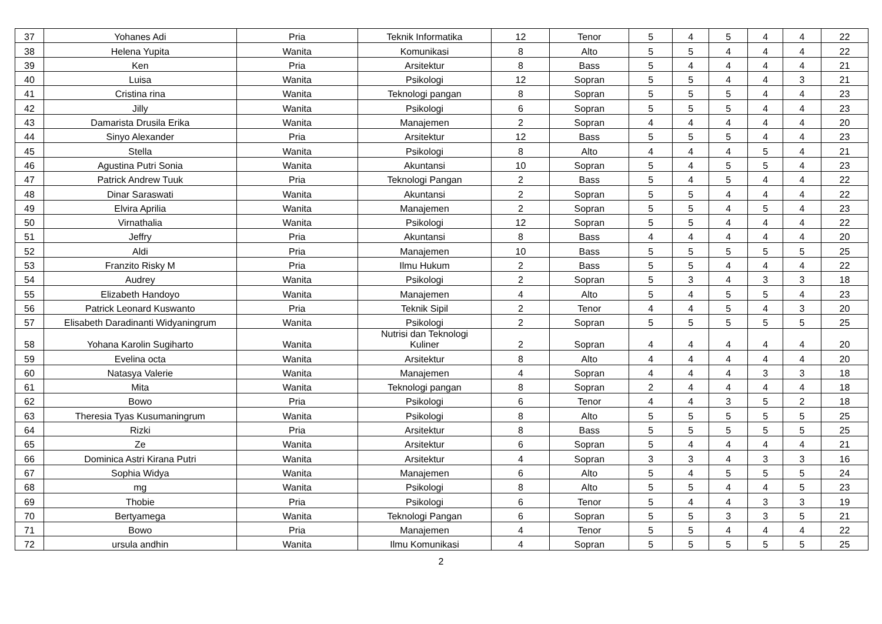| 37 | Yohanes Adi | Pria | Teknik Informatika | 12 | Tenor | 5 | 4 | 5 | 4 | 4 | 22 |
| 38 | Helena Yupita | Wanita | Komunikasi | 8 | Alto | 5 | 5 | 4 | 4 | 4 | 22 |
| 39 | Ken | Pria | Arsitektur | 8 | Bass | 5 | 4 | 4 | 4 | 4 | 21 |
| 40 | Luisa | Wanita | Psikologi | 12 | Sopran | 5 | 5 | 4 | 4 | 3 | 21 |
| 41 | Cristina rina | Wanita | Teknologi pangan | 8 | Sopran | 5 | 5 | 5 | 4 | 4 | 23 |
| 42 | Jilly | Wanita | Psikologi | 6 | Sopran | 5 | 5 | 5 | 4 | 4 | 23 |
| 43 | Damarista Drusila Erika | Wanita | Manajemen | 2 | Sopran | 4 | 4 | 4 | 4 | 4 | 20 |
| 44 | Sinyo Alexander | Pria | Arsitektur | 12 | Bass | 5 | 5 | 5 | 4 | 4 | 23 |
| 45 | Stella | Wanita | Psikologi | 8 | Alto | 4 | 4 | 4 | 5 | 4 | 21 |
| 46 | Agustina Putri Sonia | Wanita | Akuntansi | 10 | Sopran | 5 | 4 | 5 | 5 | 4 | 23 |
| 47 | Patrick Andrew Tuuk | Pria | Teknologi Pangan | 2 | Bass | 5 | 4 | 5 | 4 | 4 | 22 |
| 48 | Dinar Saraswati | Wanita | Akuntansi | 2 | Sopran | 5 | 5 | 4 | 4 | 4 | 22 |
| 49 | Elvira Aprilia | Wanita | Manajemen | 2 | Sopran | 5 | 5 | 4 | 5 | 4 | 23 |
| 50 | Virnathalia | Wanita | Psikologi | 12 | Sopran | 5 | 5 | 4 | 4 | 4 | 22 |
| 51 | Jeffry | Pria | Akuntansi | 8 | Bass | 4 | 4 | 4 | 4 | 4 | 20 |
| 52 | Aldi | Pria | Manajemen | 10 | Bass | 5 | 5 | 5 | 5 | 5 | 25 |
| 53 | Franzito Risky M | Pria | Ilmu Hukum | 2 | Bass | 5 | 5 | 4 | 4 | 4 | 22 |
| 54 | Audrey | Wanita | Psikologi | 2 | Sopran | 5 | 3 | 4 | 3 | 3 | 18 |
| 55 | Elizabeth Handoyo | Wanita | Manajemen | 4 | Alto | 5 | 4 | 5 | 5 | 4 | 23 |
| 56 | Patrick Leonard Kuswanto | Pria | Teknik Sipil | 2 | Tenor | 4 | 4 | 5 | 4 | 3 | 20 |
| 57 | Elisabeth Daradinanti Widyaningrum | Wanita | Psikologi | 2 | Sopran | 5 | 5 | 5 | 5 | 5 | 25 |
| 58 | Yohana Karolin Sugiharto | Wanita | Nutrisi dan Teknologi Kuliner | 2 | Sopran | 4 | 4 | 4 | 4 | 4 | 20 |
| 59 | Evelina octa | Wanita | Arsitektur | 8 | Alto | 4 | 4 | 4 | 4 | 4 | 20 |
| 60 | Natasya Valerie | Wanita | Manajemen | 4 | Sopran | 4 | 4 | 4 | 3 | 3 | 18 |
| 61 | Mita | Wanita | Teknologi pangan | 8 | Sopran | 2 | 4 | 4 | 4 | 4 | 18 |
| 62 | Bowo | Pria | Psikologi | 6 | Tenor | 4 | 4 | 3 | 5 | 2 | 18 |
| 63 | Theresia Tyas Kusumaningrum | Wanita | Psikologi | 8 | Alto | 5 | 5 | 5 | 5 | 5 | 25 |
| 64 | Rizki | Pria | Arsitektur | 8 | Bass | 5 | 5 | 5 | 5 | 5 | 25 |
| 65 | Ze | Wanita | Arsitektur | 6 | Sopran | 5 | 4 | 4 | 4 | 4 | 21 |
| 66 | Dominica Astri Kirana Putri | Wanita | Arsitektur | 4 | Sopran | 3 | 3 | 4 | 3 | 3 | 16 |
| 67 | Sophia Widya | Wanita | Manajemen | 6 | Alto | 5 | 4 | 5 | 5 | 5 | 24 |
| 68 | mg | Wanita | Psikologi | 8 | Alto | 5 | 5 | 4 | 4 | 5 | 23 |
| 69 | Thobie | Pria | Psikologi | 6 | Tenor | 5 | 4 | 4 | 3 | 3 | 19 |
| 70 | Bertyamega | Wanita | Teknologi Pangan | 6 | Sopran | 5 | 5 | 3 | 3 | 5 | 21 |
| 71 | Bowo | Pria | Manajemen | 4 | Tenor | 5 | 5 | 4 | 4 | 4 | 22 |
| 72 | ursula andhin | Wanita | Ilmu Komunikasi | 4 | Sopran | 5 | 5 | 5 | 5 | 5 | 25 |
2